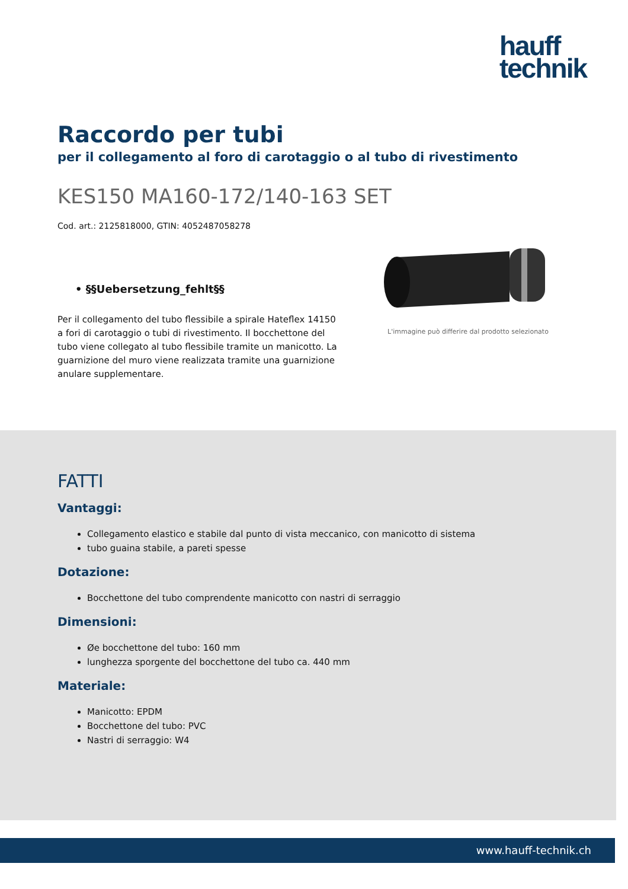hauff
technik
Raccordo per tubi
per il collegamento al foro di carotaggio o al tubo di rivestimento
KES150 MA160-172/140-163 SET
Cod. art.: 2125818000, GTIN: 4052487058278
• §§Uebersetzung_fehlt§§
Per il collegamento del tubo flessibile a spirale Hateflex 14150 a fori di carotaggio o tubi di rivestimento. Il bocchettone del tubo viene collegato al tubo flessibile tramite un manicotto. La guarnizione del muro viene realizzata tramite una guarnizione anulare supplementare.
L'immagine può differire dal prodotto selezionato
FATTI
Vantaggi:
Collegamento elastico e stabile dal punto di vista meccanico, con manicotto di sistema
tubo guaina stabile, a pareti spesse
Dotazione:
Bocchettone del tubo comprendente manicotto con nastri di serraggio
Dimensioni:
Øe bocchettone del tubo: 160 mm
lunghezza sporgente del bocchettone del tubo ca. 440 mm
Materiale:
Manicotto: EPDM
Bocchettone del tubo: PVC
Nastri di serraggio: W4
www.hauff-technik.ch